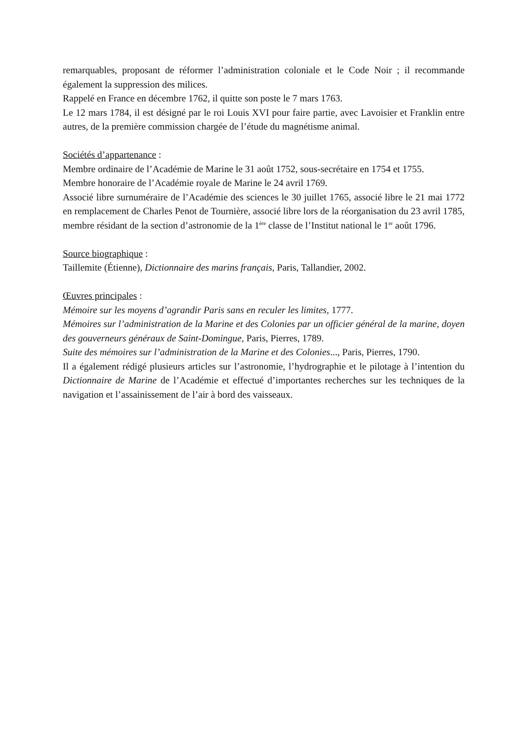remarquables, proposant de réformer l’administration coloniale et le Code Noir ; il recommande également la suppression des milices.
Rappelé en France en décembre 1762, il quitte son poste le 7 mars 1763.
Le 12 mars 1784, il est désigné par le roi Louis XVI pour faire partie, avec Lavoisier et Franklin entre autres, de la première commission chargée de l’étude du magnétisme animal.
Sociétés d’appartenance :
Membre ordinaire de l’Académie de Marine le 31 août 1752, sous-secrétaire en 1754 et 1755.
Membre honoraire de l’Académie royale de Marine le 24 avril 1769.
Associé libre surnuméraire de l’Académie des sciences le 30 juillet 1765, associé libre le 21 mai 1772 en remplacement de Charles Penot de Tournière, associé libre lors de la réorganisation du 23 avril 1785, membre résidant de la section d’astronomie de la 1<sup>ère</sup> classe de l’Institut national le 1<sup>er</sup> août 1796.
Source biographique :
Taillemite (Étienne), Dictionnaire des marins français, Paris, Tallandier, 2002.
Œuvres principales :
Mémoire sur les moyens d’agrandir Paris sans en reculer les limites, 1777.
Mémoires sur l’administration de la Marine et des Colonies par un officier général de la marine, doyen des gouverneurs généraux de Saint-Domingue, Paris, Pierres, 1789.
Suite des mémoires sur l’administration de la Marine et des Colonies..., Paris, Pierres, 1790.
Il a également rédigé plusieurs articles sur l’astronomie, l’hydrographie et le pilotage à l’intention du Dictionnaire de Marine de l’Académie et effectué d’importantes recherches sur les techniques de la navigation et l’assainissement de l’air à bord des vaisseaux.